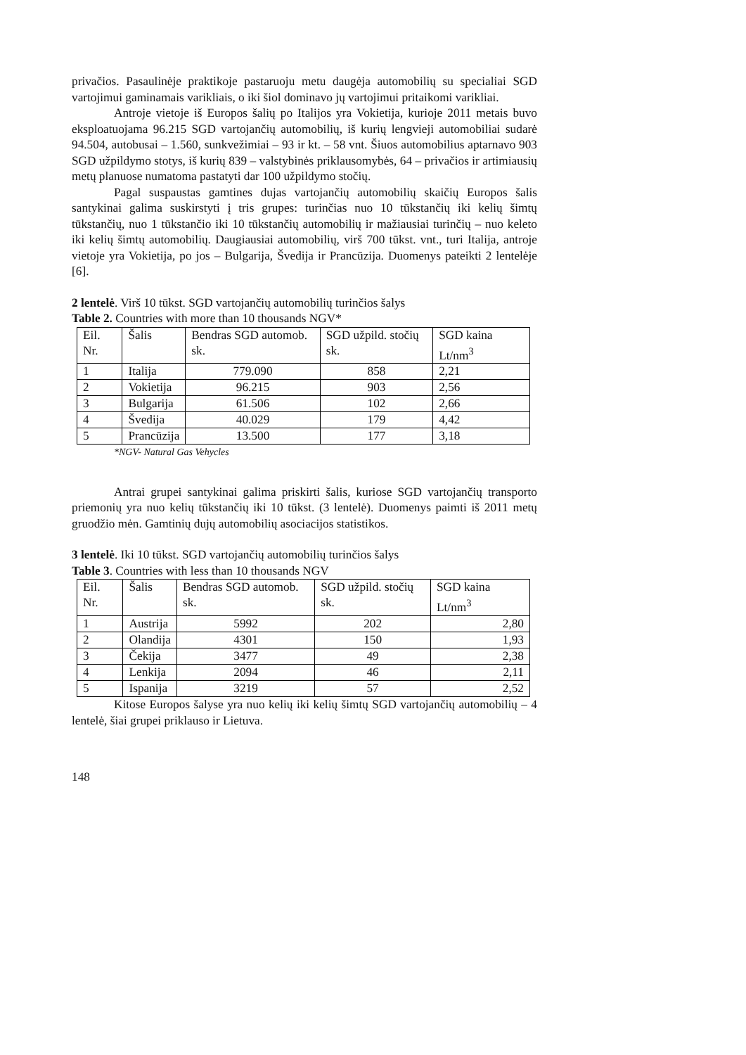privačios. Pasaulinėje praktikoje pastaruoju metu daugėja automobilių su specialiai SGD vartojimui gaminamais varikliais, o iki šiol dominavo jų vartojimui pritaikomi varikliai.
Antroje vietoje iš Europos šalių po Italijos yra Vokietija, kurioje 2011 metais buvo eksploatuojama 96.215 SGD vartojančių automobilių, iš kurių lengvieji automobiliai sudarė 94.504, autobusai – 1.560, sunkvežimiai – 93 ir kt. – 58 vnt. Šiuos automobilius aptarnavo 903 SGD užpildymo stotys, iš kurių 839 – valstybinės priklausomybės, 64 – privačios ir artimiausių metų planuose numatoma pastatyti dar 100 užpildymo stočių.
Pagal suspaustas gamtines dujas vartojančių automobilių skaičių Europos šalis santykinai galima suskirstyti į tris grupes: turinčias nuo 10 tūkstančių iki kelių šimtų tūkstančių, nuo 1 tūkstančio iki 10 tūkstančių automobilių ir mažiausiai turinčių – nuo keleto iki kelių šimtų automobilių. Daugiausiai automobilių, virš 700 tūkst. vnt., turi Italija, antroje vietoje yra Vokietija, po jos – Bulgarija, Švedija ir Prancūzija. Duomenys pateikti 2 lentelėje [6].
2 lentelė. Virš 10 tūkst. SGD vartojančių automobilių turinčios šalys
Table 2. Countries with more than 10 thousands NGV*
| Eil. Nr. | Šalis | Bendras SGD automob. sk. | SGD užpild. stočių sk. | SGD kaina Lt/nm<sup>3</sup> |
| 1 | Italija | 779.090 | 858 | 2,21 |
| 2 | Vokietija | 96.215 | 903 | 2,56 |
| 3 | Bulgarija | 61.506 | 102 | 2,66 |
| 4 | Švedija | 40.029 | 179 | 4,42 |
| 5 | Prancūzija | 13.500 | 177 | 3,18 |
*NGV- Natural Gas Vehycles
Antrai grupei santykinai galima priskirti šalis, kuriose SGD vartojančių transporto priemonių yra nuo kelių tūkstančių iki 10 tūkst. (3 lentelė). Duomenys paimti iš 2011 metų gruodžio mėn. Gamtinių dujų automobilių asociacijos statistikos.
3 lentelė. Iki 10 tūkst. SGD vartojančių automobilių turinčios šalys
Table 3. Countries with less than 10 thousands NGV
| Eil. Nr. | Šalis | Bendras SGD automob. sk. | SGD užpild. stočių sk. | SGD kaina Lt/nm<sup>3</sup> |
| 1 | Austrija | 5992 | 202 | 2,80 |
| 2 | Olandija | 4301 | 150 | 1,93 |
| 3 | Čekija | 3477 | 49 | 2,38 |
| 4 | Lenkija | 2094 | 46 | 2,11 |
| 5 | Ispanija | 3219 | 57 | 2,52 |
Kitose Europos šalyse yra nuo kelių iki kelių šimtų SGD vartojančių automobilių – 4 lentelė, šiai grupei priklauso ir Lietuva.
148